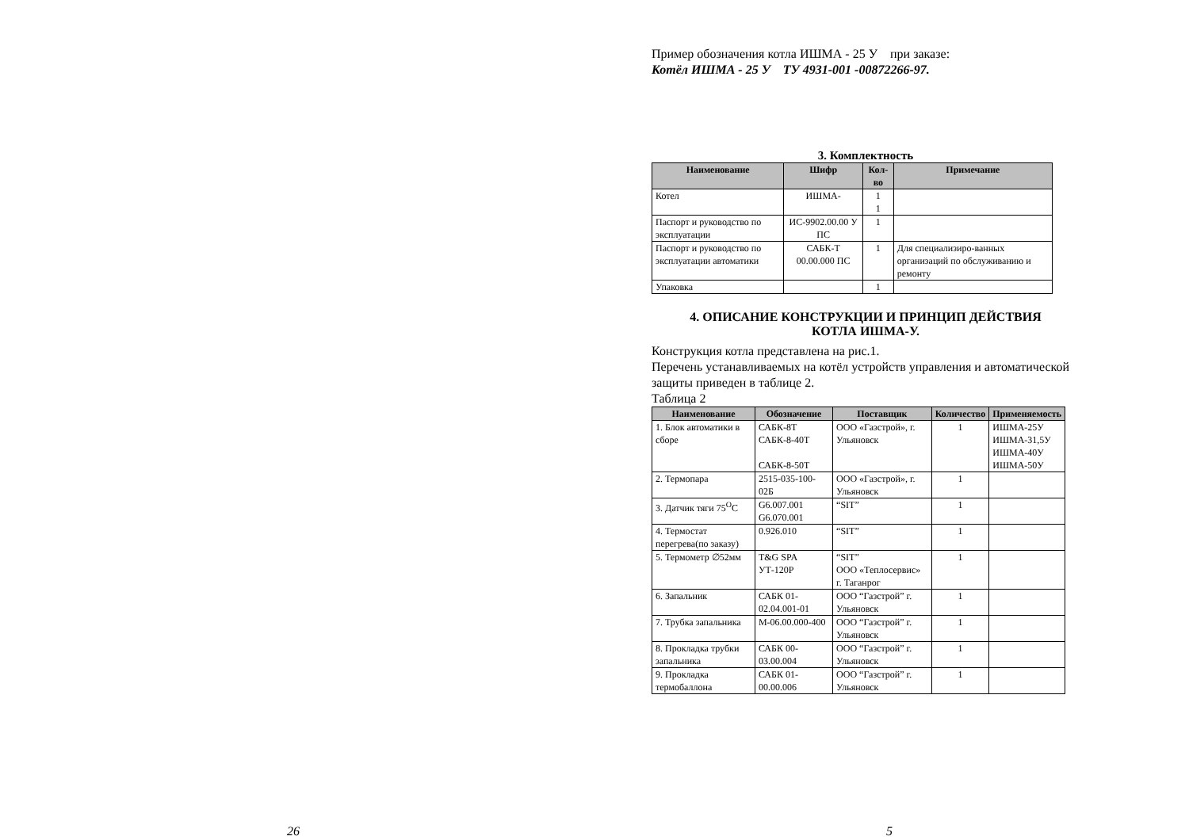26
Пример обозначения котла ИШМА - 25 У при заказе:
Котёл ИШМА - 25 У ТУ 4931-001 -00872266-97.
3. Комплектность
| Наименование | Шифр | Кол-во | Примечание |
| --- | --- | --- | --- |
| Котел | ИШМА- | 1 1 | |
| Паспорт и руководство по эксплуатации | ИС-9902.00.00 У ПС | 1 | |
| Паспорт и руководство по эксплуатации автоматики | САБК-Т 00.00.000 ПС | 1 | Для специализиро-ванных организаций по обслуживанию и ремонту |
| Упаковка | | 1 | |
4. ОПИСАНИЕ КОНСТРУКЦИИ И ПРИНЦИП ДЕЙСТВИЯ
КОТЛА ИШМА-У.
Конструкция котла представлена на рис.1.
Перечень устанавливаемых на котёл устройств управления и автоматической защиты приведен в таблице 2.
Таблица 2
| Наименование | Обозначение | Поставщик | Количество | Применяемость |
| --- | --- | --- | --- | --- |
| 1. Блок автоматики в сборе | САБК-8Т САБК-8-40Т САБК-8-50Т | ООО «Газстрой», г. Ульяновск | 1 | ИШМА-25У ИШМА-31,5У ИШМА-40У ИШМА-50У |
| 2. Термопара | 2515-035-100-02Б | ООО «Газстрой», г. Ульяновск | 1 | |
| 3. Датчик тяги 75<sup>O</sup>C | G6.007.001 G6.070.001 | “SIT” | 1 | |
| 4. Термостат перегрева(по заказу) | 0.926.010 | “SIT” | 1 | |
| 5. Термометр ∅52мм | T&G SPA УТ-120Р | “SIT” ООО «Теплосервис» г. Таганрог | 1 | |
| 6. Запальник | САБК 01-02.04.001-01 | ООО “Газстрой” г. Ульяновск | 1 | |
| 7. Трубка запальника | М-06.00.000-400 | ООО “Газстрой” г. Ульяновск | 1 | |
| 8. Прокладка трубки запальника | САБК 00-03.00.004 | ООО “Газстрой” г. Ульяновск | 1 | |
| 9. Прокладка термобаллона | САБК 01-00.00.006 | ООО “Газстрой” г. Ульяновск | 1 | |
5